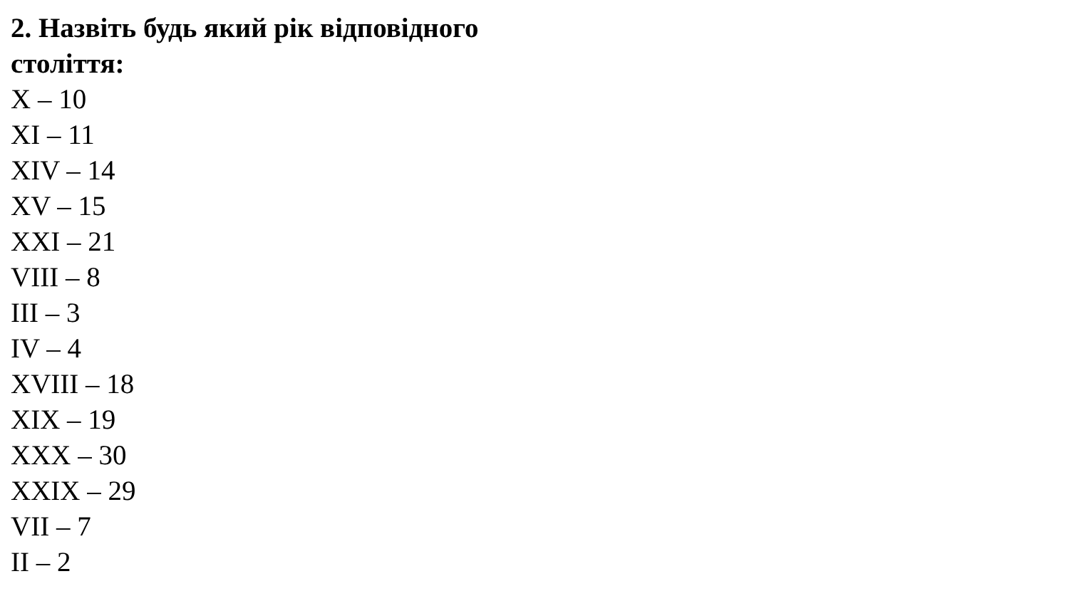2. Назвіть будь який рік відповідного століття:
X – 10
XI – 11
XIV – 14
XV – 15
XXI – 21
VIII – 8
III – 3
IV – 4
XVIII – 18
XIX – 19
XXX – 30
XXIX – 29
VII – 7
II – 2